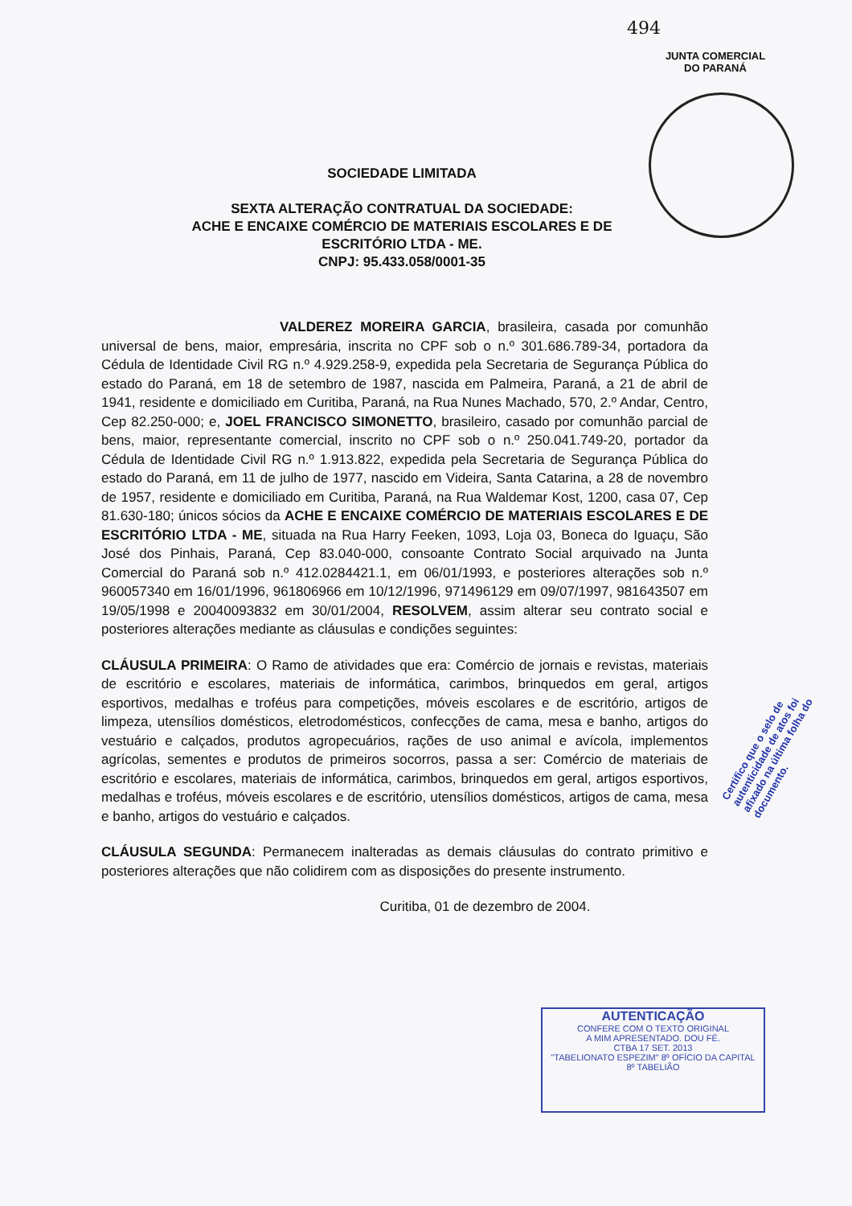494
JUNTA COMERCIAL
DO PARANÁ
SOCIEDADE LIMITADA
SEXTA ALTERAÇÃO CONTRATUAL DA SOCIEDADE:
ACHE E ENCAIXE COMÉRCIO DE MATERIAIS ESCOLARES E DE
ESCRITÓRIO LTDA - ME.
CNPJ: 95.433.058/0001-35
VALDEREZ MOREIRA GARCIA, brasileira, casada por comunhão universal de bens, maior, empresária, inscrita no CPF sob o n.º 301.686.789-34, portadora da Cédula de Identidade Civil RG n.º 4.929.258-9, expedida pela Secretaria de Segurança Pública do estado do Paraná, em 18 de setembro de 1987, nascida em Palmeira, Paraná, a 21 de abril de 1941, residente e domiciliado em Curitiba, Paraná, na Rua Nunes Machado, 570, 2.º Andar, Centro, Cep 82.250-000; e, JOEL FRANCISCO SIMONETTO, brasileiro, casado por comunhão parcial de bens, maior, representante comercial, inscrito no CPF sob o n.º 250.041.749-20, portador da Cédula de Identidade Civil RG n.º 1.913.822, expedida pela Secretaria de Segurança Pública do estado do Paraná, em 11 de julho de 1977, nascido em Videira, Santa Catarina, a 28 de novembro de 1957, residente e domiciliado em Curitiba, Paraná, na Rua Waldemar Kost, 1200, casa 07, Cep 81.630-180; únicos sócios da ACHE E ENCAIXE COMÉRCIO DE MATERIAIS ESCOLARES E DE ESCRITÓRIO LTDA - ME, situada na Rua Harry Feeken, 1093, Loja 03, Boneca do Iguaçu, São José dos Pinhais, Paraná, Cep 83.040-000, consoante Contrato Social arquivado na Junta Comercial do Paraná sob n.º 412.0284421.1, em 06/01/1993, e posteriores alterações sob n.º 960057340 em 16/01/1996, 961806966 em 10/12/1996, 971496129 em 09/07/1997, 981643507 em 19/05/1998 e 20040093832 em 30/01/2004, RESOLVEM, assim alterar seu contrato social e posteriores alterações mediante as cláusulas e condições seguintes:
CLÁUSULA PRIMEIRA: O Ramo de atividades que era: Comércio de jornais e revistas, materiais de escritório e escolares, materiais de informática, carimbos, brinquedos em geral, artigos esportivos, medalhas e troféus para competições, móveis escolares e de escritório, artigos de limpeza, utensílios domésticos, eletrodomésticos, confecções de cama, mesa e banho, artigos do vestuário e calçados, produtos agropecuários, rações de uso animal e avícola, implementos agrícolas, sementes e produtos de primeiros socorros, passa a ser: Comércio de materiais de escritório e escolares, materiais de informática, carimbos, brinquedos em geral, artigos esportivos, medalhas e troféus, móveis escolares e de escritório, utensílios domésticos, artigos de cama, mesa e banho, artigos do vestuário e calçados.
CLÁUSULA SEGUNDA: Permanecem inalteradas as demais cláusulas do contrato primitivo e posteriores alterações que não colidirem com as disposições do presente instrumento.
Curitiba, 01 de dezembro de 2004.
Certifico que o selo de autenticidade de atos foi afixado na última folha do documento.
AUTENTICAÇÃO
CONFERE COM O TEXTO ORIGINAL
A MIM APRESENTADO. DOU FÉ.
CTBA 17 SET. 2013
"TABELIONATO ESPEZIM" 8º OFÍCIO DA CAPITAL
8º TABELIÃO